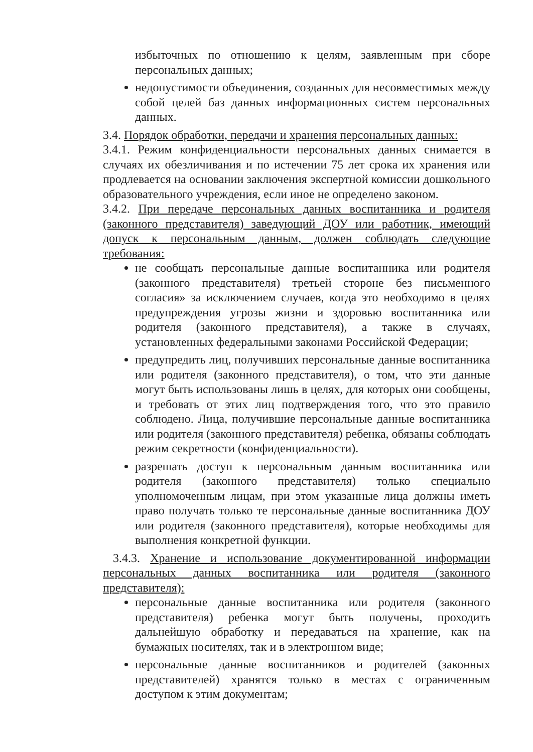избыточных по отношению к целям, заявленным при сборе персональных данных;
недопустимости объединения, созданных для несовместимых между собой целей баз данных информационных систем персональных данных.
3.4. Порядок обработки, передачи и хранения персональных данных:
3.4.1. Режим конфиденциальности персональных данных снимается в случаях их обезличивания и по истечении 75 лет срока их хранения или продлевается на основании заключения экспертной комиссии дошкольного образовательного учреждения, если иное не определено законом.
3.4.2. При передаче персональных данных воспитанника и родителя (законного представителя) заведующий ДОУ или работник, имеющий допуск к персональным данным, должен соблюдать следующие требования:
не сообщать персональные данные воспитанника или родителя (законного представителя) третьей стороне без письменного согласия» за исключением случаев, когда это необходимо в целях предупреждения угрозы жизни и здоровью воспитанника или родителя (законного представителя), а также в случаях, установленных федеральными законами Российской Федерации;
предупредить лиц, получивших персональные данные воспитанника или родителя (законного представителя), о том, что эти данные могут быть использованы лишь в целях, для которых они сообщены, и требовать от этих лиц подтверждения того, что это правило соблюдено. Лица, получившие персональные данные воспитанника или родителя (законного представителя) ребенка, обязаны соблюдать режим секретности (конфиденциальности).
разрешать доступ к персональным данным воспитанника или родителя (законного представителя) только специально уполномоченным лицам, при этом указанные лица должны иметь право получать только те персональные данные воспитанника ДОУ или родителя (законного представителя), которые необходимы для выполнения конкретной функции.
3.4.3. Хранение и использование документированной информации персональных данных воспитанника или родителя (законного представителя):
персональные данные воспитанника или родителя (законного представителя) ребенка могут быть получены, проходить дальнейшую обработку и передаваться на хранение, как на бумажных носителях, так и в электронном виде;
персональные данные воспитанников и родителей (законных представителей) хранятся только в местах с ограниченным доступом к этим документам;